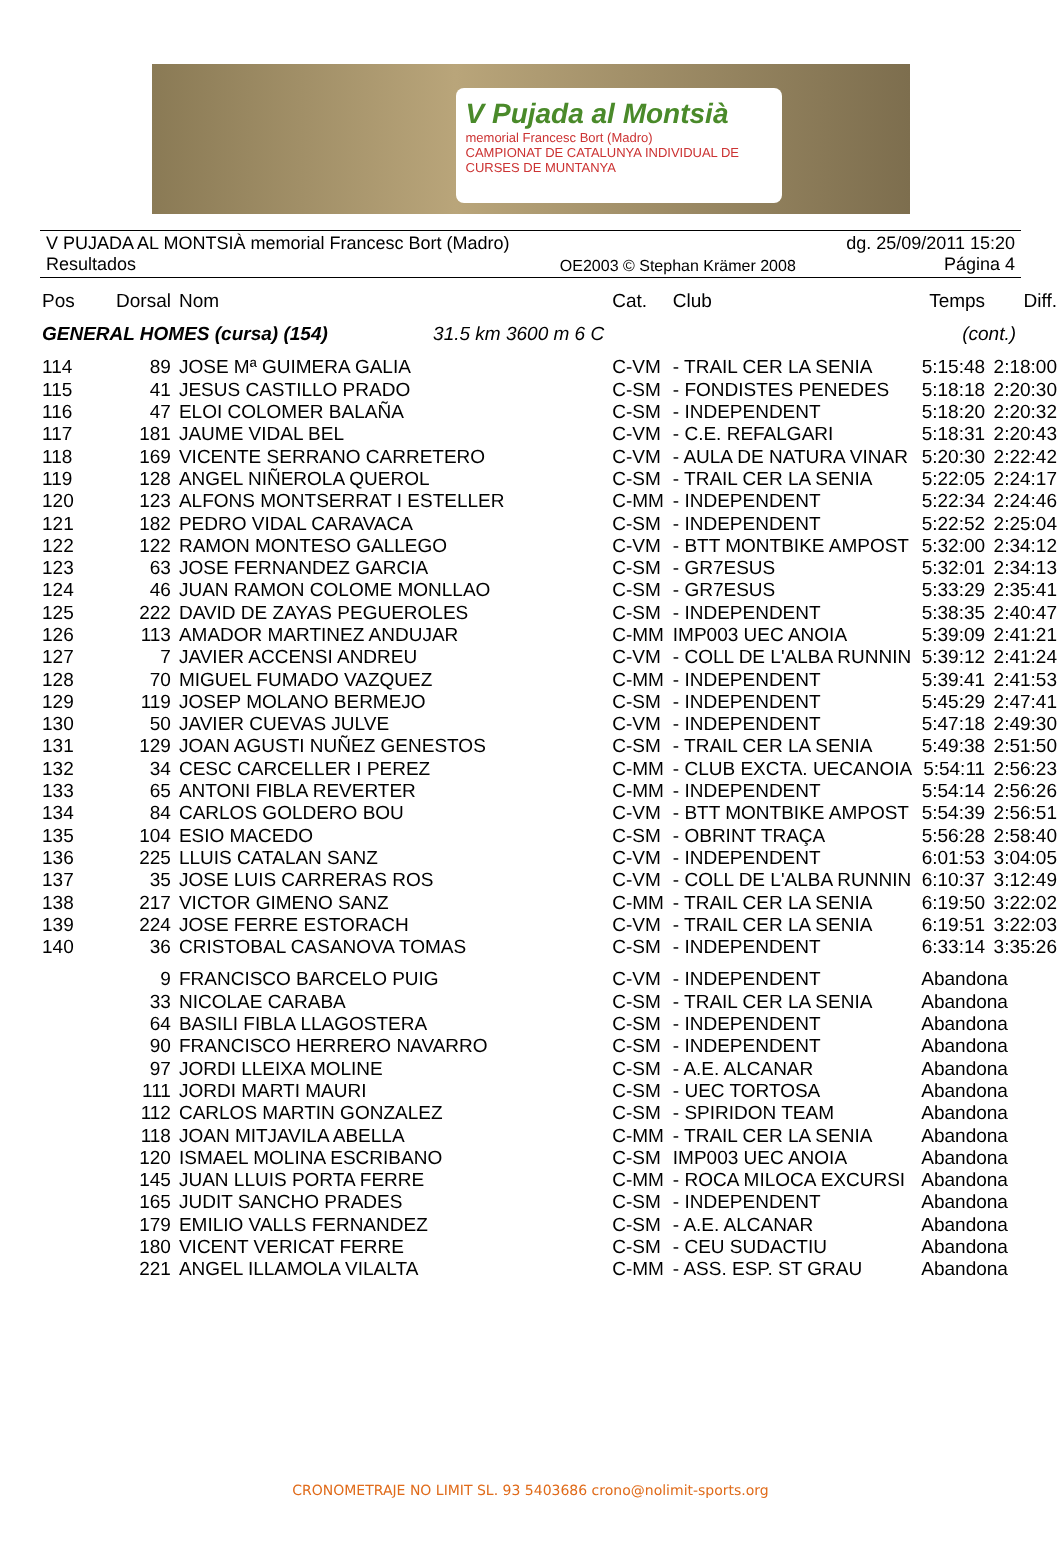V Pujada al Montsià
memorial Francesc Bort (Madro)
CAMPIONAT DE CATALUNYA INDIVIDUAL DE CURSES DE MUNTANYA
V PUJADA AL MONTSIÀ memorial Francesc Bort (Madro)
Resultados
OE2003 © Stephan Krämer 2008 dg. 25/09/2011 15:20
Página 4
| Pos | Dorsal | Nom | Cat. | Club | Temps | Diff. |
| --- | --- | --- | --- | --- | --- | --- |
| GENERAL HOMES (cursa) (154) 31.5 km 3600 m 6 C | | | | | (cont.) | |
| 114 | 89 | JOSE Mª GUIMERA GALIA | C-VM | - TRAIL CER LA SENIA | 5:15:48 | 2:18:00 |
| 115 | 41 | JESUS CASTILLO PRADO | C-SM | - FONDISTES PENEDES | 5:18:18 | 2:20:30 |
| 116 | 47 | ELOI COLOMER BALAÑA | C-SM | - INDEPENDENT | 5:18:20 | 2:20:32 |
| 117 | 181 | JAUME VIDAL BEL | C-VM | - C.E. REFALGARI | 5:18:31 | 2:20:43 |
| 118 | 169 | VICENTE SERRANO CARRETERO | C-VM | - AULA DE NATURA VINAR | 5:20:30 | 2:22:42 |
| 119 | 128 | ANGEL NIÑEROLA QUEROL | C-SM | - TRAIL CER LA SENIA | 5:22:05 | 2:24:17 |
| 120 | 123 | ALFONS MONTSERRAT I ESTELLER | C-MM | - INDEPENDENT | 5:22:34 | 2:24:46 |
| 121 | 182 | PEDRO VIDAL CARAVACA | C-SM | - INDEPENDENT | 5:22:52 | 2:25:04 |
| 122 | 122 | RAMON MONTESO GALLEGO | C-VM | - BTT MONTBIKE AMPOST | 5:32:00 | 2:34:12 |
| 123 | 63 | JOSE FERNANDEZ GARCIA | C-SM | - GR7ESUS | 5:32:01 | 2:34:13 |
| 124 | 46 | JUAN RAMON COLOME MONLLAO | C-SM | - GR7ESUS | 5:33:29 | 2:35:41 |
| 125 | 222 | DAVID DE ZAYAS PEGUEROLES | C-SM | - INDEPENDENT | 5:38:35 | 2:40:47 |
| 126 | 113 | AMADOR MARTINEZ ANDUJAR | C-MM | IMP003 UEC ANOIA | 5:39:09 | 2:41:21 |
| 127 | 7 | JAVIER ACCENSI ANDREU | C-VM | - COLL DE L'ALBA RUNNIN | 5:39:12 | 2:41:24 |
| 128 | 70 | MIGUEL FUMADO VAZQUEZ | C-MM | - INDEPENDENT | 5:39:41 | 2:41:53 |
| 129 | 119 | JOSEP MOLANO BERMEJO | C-SM | - INDEPENDENT | 5:45:29 | 2:47:41 |
| 130 | 50 | JAVIER CUEVAS JULVE | C-VM | - INDEPENDENT | 5:47:18 | 2:49:30 |
| 131 | 129 | JOAN AGUSTI NUÑEZ GENESTOS | C-SM | - TRAIL CER LA SENIA | 5:49:38 | 2:51:50 |
| 132 | 34 | CESC CARCELLER I PEREZ | C-MM | - CLUB EXCTA. UECANOIA | 5:54:11 | 2:56:23 |
| 133 | 65 | ANTONI FIBLA REVERTER | C-MM | - INDEPENDENT | 5:54:14 | 2:56:26 |
| 134 | 84 | CARLOS GOLDERO BOU | C-VM | - BTT MONTBIKE AMPOST | 5:54:39 | 2:56:51 |
| 135 | 104 | ESIO MACEDO | C-SM | - OBRINT TRAÇA | 5:56:28 | 2:58:40 |
| 136 | 225 | LLUIS CATALAN SANZ | C-VM | - INDEPENDENT | 6:01:53 | 3:04:05 |
| 137 | 35 | JOSE LUIS CARRERAS ROS | C-VM | - COLL DE L'ALBA RUNNIN | 6:10:37 | 3:12:49 |
| 138 | 217 | VICTOR GIMENO SANZ | C-MM | - TRAIL CER LA SENIA | 6:19:50 | 3:22:02 |
| 139 | 224 | JOSE FERRE ESTORACH | C-VM | - TRAIL CER LA SENIA | 6:19:51 | 3:22:03 |
| 140 | 36 | CRISTOBAL CASANOVA TOMAS | C-SM | - INDEPENDENT | 6:33:14 | 3:35:26 |
| | 9 | FRANCISCO BARCELO PUIG | C-VM | - INDEPENDENT | Abandona | |
| | 33 | NICOLAE CARABA | C-SM | - TRAIL CER LA SENIA | Abandona | |
| | 64 | BASILI FIBLA LLAGOSTERA | C-SM | - INDEPENDENT | Abandona | |
| | 90 | FRANCISCO HERRERO NAVARRO | C-SM | - INDEPENDENT | Abandona | |
| | 97 | JORDI LLEIXA MOLINE | C-SM | - A.E. ALCANAR | Abandona | |
| | 111 | JORDI MARTI MAURI | C-SM | - UEC TORTOSA | Abandona | |
| | 112 | CARLOS MARTIN GONZALEZ | C-SM | - SPIRIDON TEAM | Abandona | |
| | 118 | JOAN MITJAVILA ABELLA | C-MM | - TRAIL CER LA SENIA | Abandona | |
| | 120 | ISMAEL MOLINA ESCRIBANO | C-SM | IMP003 UEC ANOIA | Abandona | |
| | 145 | JUAN LLUIS PORTA FERRE | C-MM | - ROCA MILOCA EXCURSI | Abandona | |
| | 165 | JUDIT SANCHO PRADES | C-SM | - INDEPENDENT | Abandona | |
| | 179 | EMILIO VALLS FERNANDEZ | C-SM | - A.E. ALCANAR | Abandona | |
| | 180 | VICENT VERICAT FERRE | C-SM | - CEU SUDACTIU | Abandona | |
| | 221 | ANGEL ILLAMOLA VILALTA | C-MM | - ASS. ESP. ST GRAU | Abandona | |
CRONOMETRAJE NO LIMIT SL. 93 5403686 crono@nolimit-sports.org